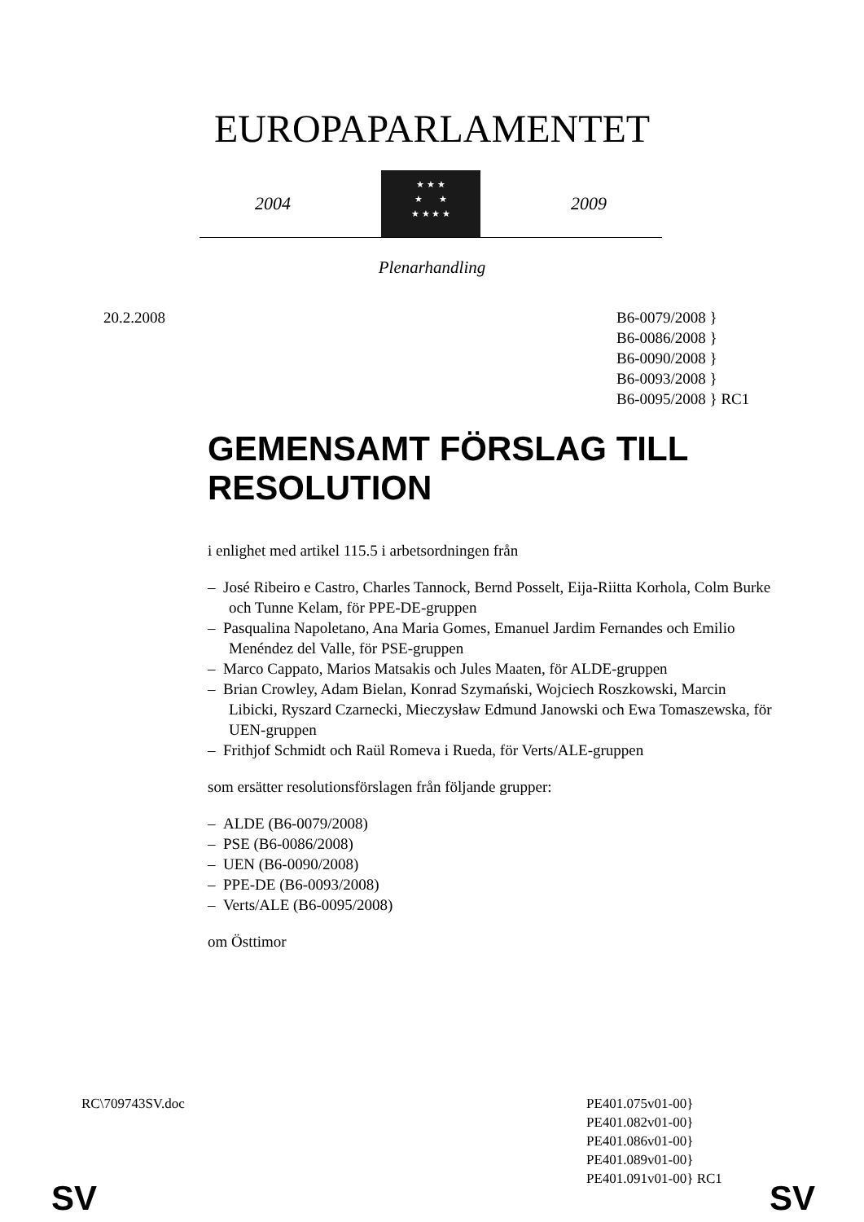EUROPAPARLAMENTET
2004
★ ★ ★
★ ★
★ ★ ★ ★
2009
Plenarhandling
20.2.2008 B6-0079/2008 }
B6-0086/2008 }
B6-0090/2008 }
B6-0093/2008 }
B6-0095/2008 } RC1
GEMENSAMT FÖRSLAG TILL RESOLUTION
i enlighet med artikel 115.5 i arbetsordningen från
– José Ribeiro e Castro, Charles Tannock, Bernd Posselt, Eija-Riitta Korhola, Colm Burke och Tunne Kelam, för PPE-DE-gruppen
– Pasqualina Napoletano, Ana Maria Gomes, Emanuel Jardim Fernandes och Emilio Menéndez del Valle, för PSE-gruppen
– Marco Cappato, Marios Matsakis och Jules Maaten, för ALDE-gruppen
– Brian Crowley, Adam Bielan, Konrad Szymański, Wojciech Roszkowski, Marcin Libicki, Ryszard Czarnecki, Mieczysław Edmund Janowski och Ewa Tomaszewska, för UEN-gruppen
– Frithjof Schmidt och Raül Romeva i Rueda, för Verts/ALE-gruppen
som ersätter resolutionsförslagen från följande grupper:
– ALDE (B6-0079/2008)
– PSE (B6-0086/2008)
– UEN (B6-0090/2008)
– PPE-DE (B6-0093/2008)
– Verts/ALE (B6-0095/2008)
om Östtimor
RC\709743SV.doc PE401.075v01-00}
PE401.082v01-00}
PE401.086v01-00}
PE401.089v01-00}
PE401.091v01-00} RC1
SV SV